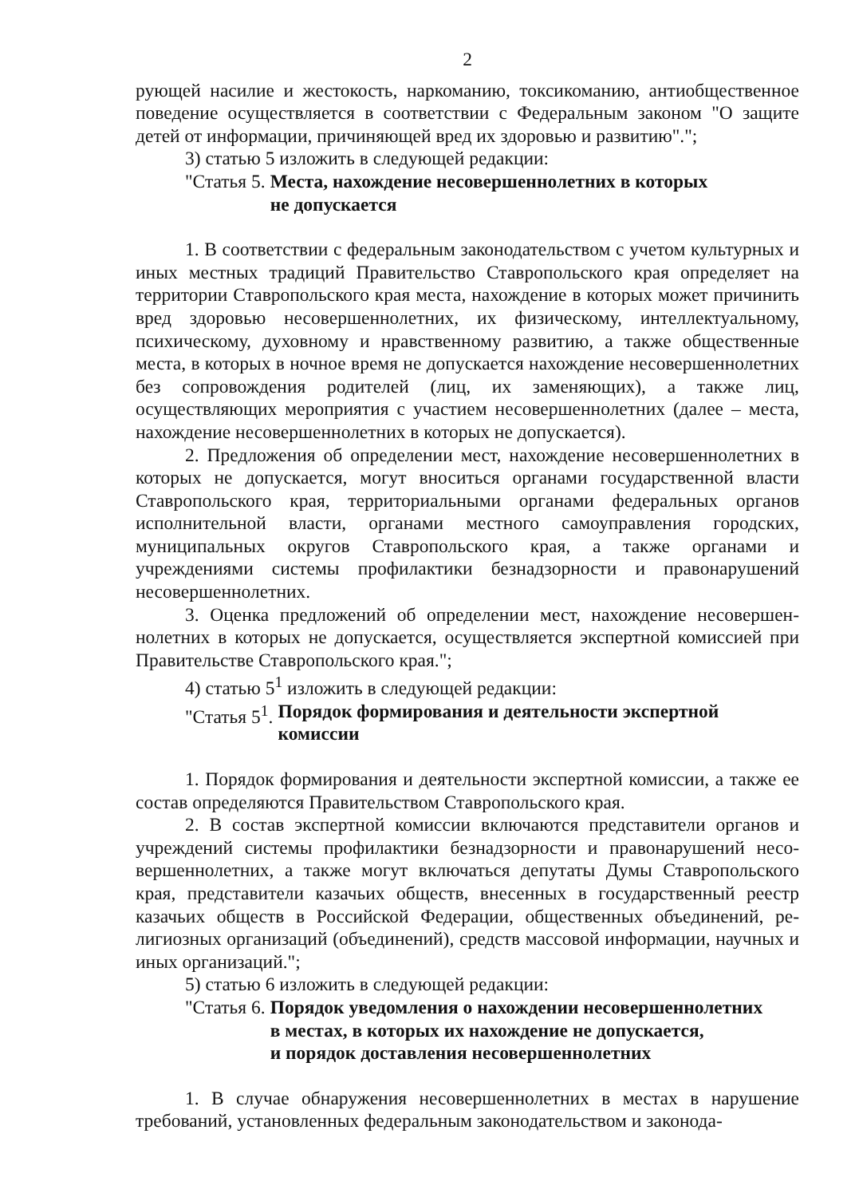2
рующей насилие и жестокость, наркоманию, токсикоманию, антиобществен­ное поведение осуществляется в соответствии с Федеральным законом "О за­щите детей от информации, причиняющей вред их здоровью и развитию".";
3) статью 5 изложить в следующей редакции:
"Статья 5. Места, нахождение несовершеннолетних в которых
не допускается
1. В соответствии с федеральным законодательством с учетом культур­ных и иных местных традиций Правительство Ставропольского края опреде­ляет на территории Ставропольского края места, нахождение в которых мо­жет причинить вред здоровью несовершеннолетних, их физическому, интел­лектуальному, психическому, духовному и нравственному развитию, а также общественные места, в которых в ночное время не допускается нахождение несовершеннолетних без сопровождения родителей (лиц, их заменяющих), а также лиц, осуществляющих мероприятия с участием несовершеннолетних (далее – места, нахождение несовершеннолетних в которых не допускается).
2. Предложения об определении мест, нахождение несовершеннолет­них в которых не допускается, могут вноситься органами государственной власти Ставропольского края, территориальными органами федеральных ор­ганов исполнительной власти, органами местного самоуправления город­ских, муниципальных округов Ставропольского края, а также органами и учреждениями системы профилактики безнадзорности и правонарушений несовершеннолетних.
3. Оценка предложений об определении мест, нахождение несовершен­нолетних в которых не допускается, осуществляется экспертной комиссией при Правительстве Ставропольского края.";
4) статью 5<sup>1</sup> изложить в следующей редакции:
"Статья 5<sup>1</sup>. Порядок формирования и деятельности экспертной
комиссии
1. Порядок формирования и деятельности экспертной комиссии, а так­же ее состав определяются Правительством Ставропольского края.
2. В состав экспертной комиссии включаются представители органов и учреждений системы профилактики безнадзорности и правонарушений несо­вершеннолетних, а также могут включаться депутаты Думы Ставропольского края, представители казачьих обществ, внесенных в государственный реестр казачьих обществ в Российской Федерации, общественных объединений, ре­лигиозных организаций (объединений), средств массовой информации, науч­ных и иных организаций.";
5) статью 6 изложить в следующей редакции:
"Статья 6. Порядок уведомления о нахождении несовершеннолетних
в местах, в которых их нахождение не допускается,
и порядок доставления несовершеннолетних
1. В случае обнаружения несовершеннолетних в местах в нарушение требований, установленных федеральным законодательством и законода-